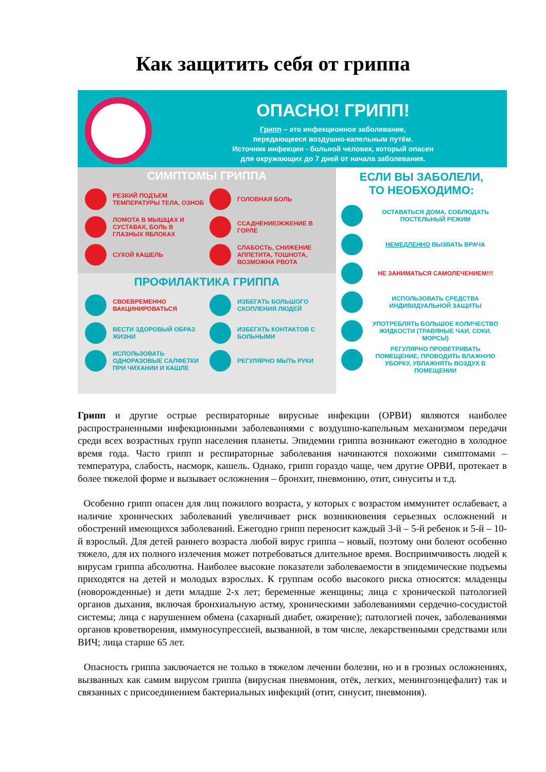Как защитить себя от гриппа
ОПАСНО! ГРИПП!
Грипп – это инфекционное заболевание,
передающееся воздушно-капельным путём.
Источник инфекции - больной человек, который опасен
для окружающих до 7 дней от начала заболевания.
СИМПТОМЫ ГРИППА
РЕЗКИЙ ПОДЪЕМ ТЕМПЕРАТУРЫ ТЕЛА, ОЗНОБ
ГОЛОВНАЯ БОЛЬ
ЛОМОТА В МЫШЦАХ И СУСТАВАХ, БОЛЬ В ГЛАЗНЫХ ЯБЛОКАХ
ССАДНЕНИЕ/ЖЖЕНИЕ В ГОРЛЕ
СУХОЙ КАШЕЛЬ
СЛАБОСТЬ, СНИЖЕНИЕ АППЕТИТА, ТОШНОТА, ВОЗМОЖНА РВОТА
ПРОФИЛАКТИКА ГРИППА
СВОЕВРЕМЕННО ВАКЦИНИРОВАТЬСЯ
ИЗБЕГАТЬ БОЛЬШОГО СКОПЛЕНИЯ ЛЮДЕЙ
ВЕСТИ ЗДОРОВЫЙ ОБРАЗ ЖИЗНИ
ИЗБЕГАТЬ КОНТАКТОВ С БОЛЬНЫМИ
ИСПОЛЬЗОВАТЬ ОДНОРАЗОВЫЕ САЛФЕТКИ ПРИ ЧИХАНИИ И КАШЛЕ
РЕГУЛЯРНО МЫТЬ РУКИ
ЕСЛИ ВЫ ЗАБОЛЕЛИ,
ТО НЕОБХОДИМО:
ОСТАВАТЬСЯ ДОМА, СОБЛЮДАТЬ ПОСТЕЛЬНЫЙ РЕЖИМ
НЕМЕДЛЕННО ВЫЗВАТЬ ВРАЧА
НЕ ЗАНИМАТЬСЯ САМОЛЕЧЕНИЕМ!!!
ИСПОЛЬЗОВАТЬ СРЕДСТВА ИНДИВИДУАЛЬНОЙ ЗАЩИТЫ
УПОТРЕБЛЯТЬ БОЛЬШОЕ КОЛИЧЕСТВО ЖИДКОСТИ (ТРАВЯНЫЕ ЧАИ, СОКИ, МОРСЫ)
РЕГУЛЯРНО ПРОВЕТРИВАТЬ ПОМЕЩЕНИЕ, ПРОВОДИТЬ ВЛАЖНУЮ УБОРКУ, УВЛАЖНЯТЬ ВОЗДУХ В ПОМЕЩЕНИИ
Грипп и другие острые респираторные вирусные инфекции (ОРВИ) являются наиболее распространенными инфекционными заболеваниями с воздушно-капельным механизмом передачи среди всех возрастных групп населения планеты. Эпидемии гриппа возникают ежегодно в холодное время года. Часто грипп и респираторные заболевания начинаются похожими симптомами – температура, слабость, насморк, кашель. Однако, грипп гораздо чаще, чем другие ОРВИ, протекает в более тяжелой форме и вызывает осложнения – бронхит, пневмонию, отит, синуситы и т.д.
Особенно грипп опасен для лиц пожилого возраста, у которых с возрастом иммунитет ослабевает, а наличие хронических заболеваний увеличивает риск возникновения серьезных осложнений и обострений имеющихся заболеваний. Ежегодно грипп переносит каждый 3-й – 5-й ребенок и 5-й – 10-й взрослый. Для детей раннего возраста любой вирус гриппа – новый, поэтому они болеют особенно тяжело, для их полного излечения может потребоваться длительное время. Восприимчивость людей к вирусам гриппа абсолютна. Наиболее высокие показатели заболеваемости в эпидемические подъемы приходятся на детей и молодых взрослых. К группам особо высокого риска относятся: младенцы (новорожденные) и дети младше 2-х лет; беременные женщины; лица с хронической патологией органов дыхания, включая бронхиальную астму, хроническими заболеваниями сердечно-сосудистой системы; лица с нарушением обмена (сахарный диабет, ожирение); патологией почек, заболеваниями органов кроветворения, иммуносупрессией, вызванной, в том числе, лекарственными средствами или ВИЧ; лица старше 65 лет.
Опасность гриппа заключается не только в тяжелом лечении болезни, но и в грозных осложнениях, вызванных как самим вирусом гриппа (вирусная пневмония, отёк, легких, менингоэнцефалит) так и связанных с присоединением бактериальных инфекций (отит, синусит, пневмония).